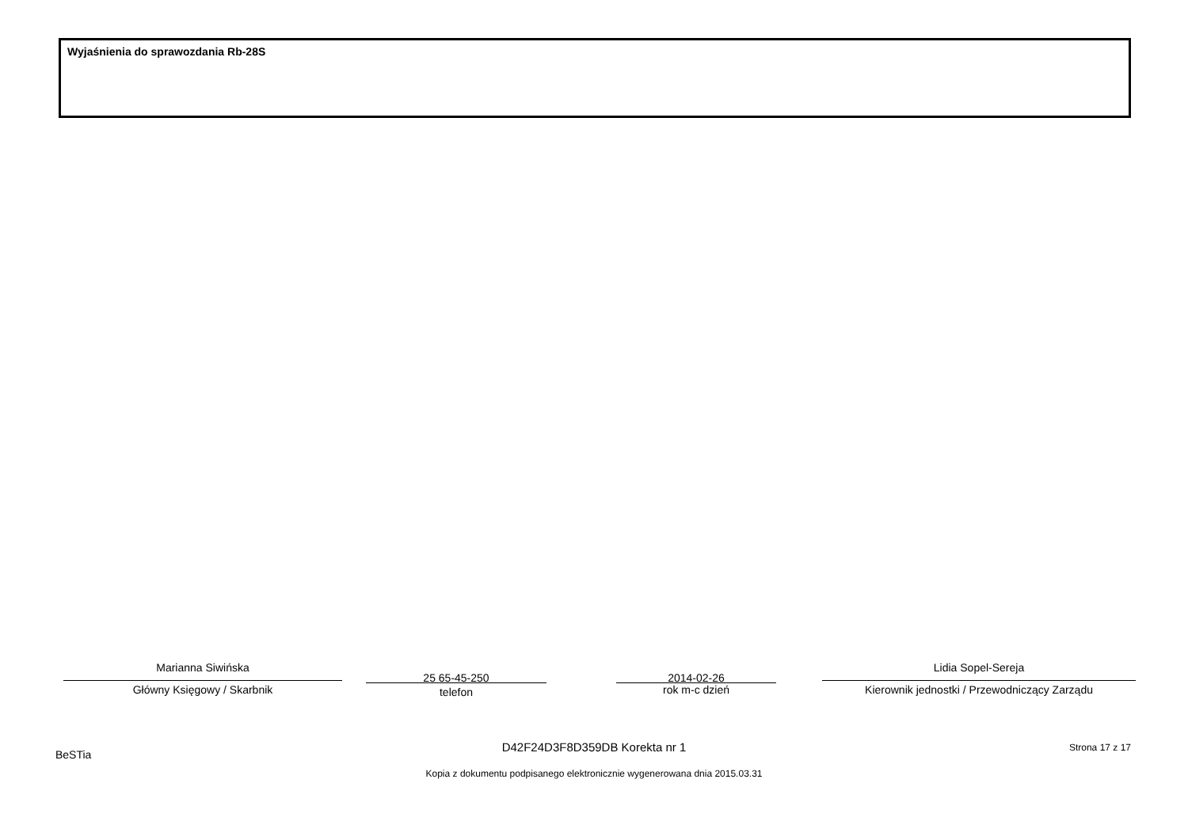Wyjaśnienia do sprawozdania Rb-28S
Marianna Siwińska
Główny Księgowy / Skarbnik
25 65-45-250
telefon
2014-02-26
rok m-c dzień
Lidia Sopel-Sereja
Kierownik jednostki / Przewodniczący Zarządu
BeSTia
D42F24D3F8D359DB Korekta nr 1 Strona 17 z 17
Kopia z dokumentu podpisanego elektronicznie wygenerowana dnia 2015.03.31